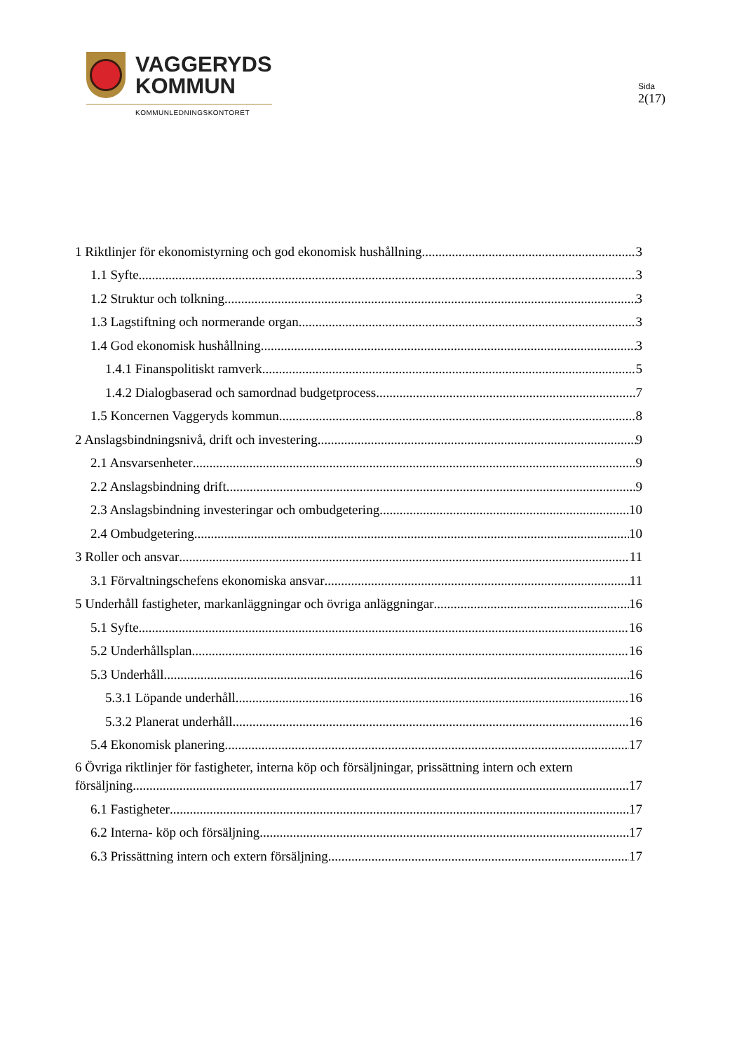VAGGERYDS
KOMMUN
KOMMUNLEDNINGSKONTORET
Sida
2(17)
1 Riktlinjer för ekonomistyrning och god ekonomisk hushållning 3
1.1 Syfte 3
1.2 Struktur och tolkning 3
1.3 Lagstiftning och normerande organ 3
1.4 God ekonomisk hushållning 3
1.4.1 Finanspolitiskt ramverk 5
1.4.2 Dialogbaserad och samordnad budgetprocess 7
1.5 Koncernen Vaggeryds kommun 8
2 Anslagsbindningsnivå, drift och investering 9
2.1 Ansvarsenheter 9
2.2 Anslagsbindning drift 9
2.3 Anslagsbindning investeringar och ombudgetering 10
2.4 Ombudgetering 10
3 Roller och ansvar 11
3.1 Förvaltningschefens ekonomiska ansvar 11
5 Underhåll fastigheter, markanläggningar och övriga anläggningar 16
5.1 Syfte 16
5.2 Underhållsplan 16
5.3 Underhåll 16
5.3.1 Löpande underhåll 16
5.3.2 Planerat underhåll 16
5.4 Ekonomisk planering 17
6 Övriga riktlinjer för fastigheter, interna köp och försäljningar, prissättning intern och extern
försäljning 17
6.1 Fastigheter 17
6.2 Interna- köp och försäljning 17
6.3 Prissättning intern och extern försäljning 17